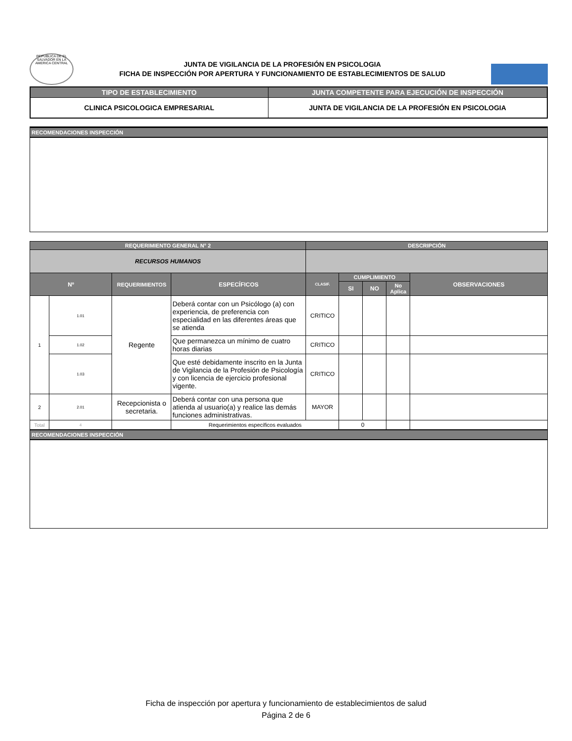REPUBLICA DE EL SALVADOR EN LA AMERICA CENTRAL
JUNTA DE VIGILANCIA DE LA PROFESIÓN EN PSICOLOGIA
FICHA DE INSPECCIÓN POR APERTURA Y FUNCIONAMIENTO DE ESTABLECIMIENTOS DE SALUD
| TIPO DE ESTABLECIMIENTO | JUNTA COMPETENTE PARA EJECUCIÓN DE INSPECCIÓN |
| --- | --- |
| CLINICA PSICOLOGICA EMPRESARIAL | JUNTA DE VIGILANCIA DE LA PROFESIÓN EN PSICOLOGIA |
RECOMENDACIONES INSPECCIÓN
| REQUERIMIENTO GENERAL N° 2 | | | | DESCRIPCIÓN | | | | |
| --- | --- | --- | --- | --- | --- | --- | --- | --- |
| RECURSOS HUMANOS | | | | | | | | |
| Nº | | REQUERIMIENTOS | ESPECÍFICOS | CLASIF. | CUMPLIMIENTO | | | OBSERVACIONES |
| | | | | | SI | NO | No Aplica | |
| 1 | 1.01 | Regente | Deberá contar con un Psicólogo (a) con experiencia, de preferencia con especialidad en las diferentes áreas que se atienda | CRITICO | | | | |
| | 1.02 | | Que permanezca un mínimo de cuatro horas diarias | CRITICO | | | | |
| | 1.03 | | Que esté debidamente inscrito en la Junta de Vigilancia de la Profesión de Psicología y con licencia de ejercicio profesional vigente. | CRITICO | | | | |
| 2 | 2.01 | Recepcionista o secretaria. | Deberá contar con una persona que atienda al usuario(a) y realice las demás funciones administrativas. | MAYOR | | | | |
| Total | 4 | | Requerimientos específicos evaluados | | 0 | | | |
RECOMENDACIONES INSPECCIÓN
Ficha de inspección por apertura y funcionamiento de establecimientos de salud
Página 2 de 6